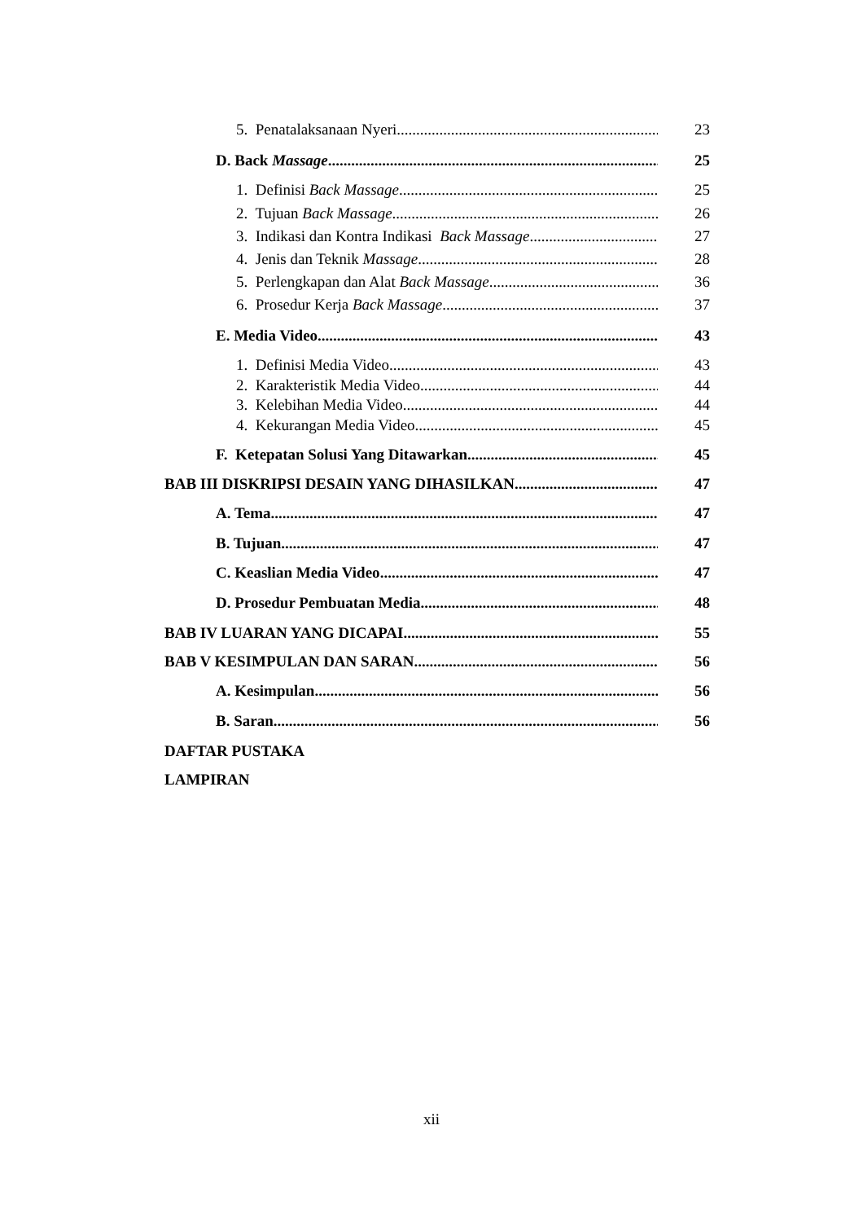5. Penatalaksanaan Nyeri 23
D. Back Massage 25
1. Definisi Back Massage 25
2. Tujuan Back Massage 26
3. Indikasi dan Kontra Indikasi Back Massage 27
4. Jenis dan Teknik Massage 28
5. Perlengkapan dan Alat Back Massage 36
6. Prosedur Kerja Back Massage 37
E. Media Video 43
1. Definisi Media Video 43
2. Karakteristik Media Video 44
3. Kelebihan Media Video 44
4. Kekurangan Media Video 45
F. Ketepatan Solusi Yang Ditawarkan 45
BAB III DISKRIPSI DESAIN YANG DIHASILKAN 47
A. Tema 47
B. Tujuan 47
C. Keaslian Media Video 47
D. Prosedur Pembuatan Media 48
BAB IV LUARAN YANG DICAPAI 55
BAB V KESIMPULAN DAN SARAN 56
A. Kesimpulan 56
B. Saran 56
DAFTAR PUSTAKA
LAMPIRAN
xii